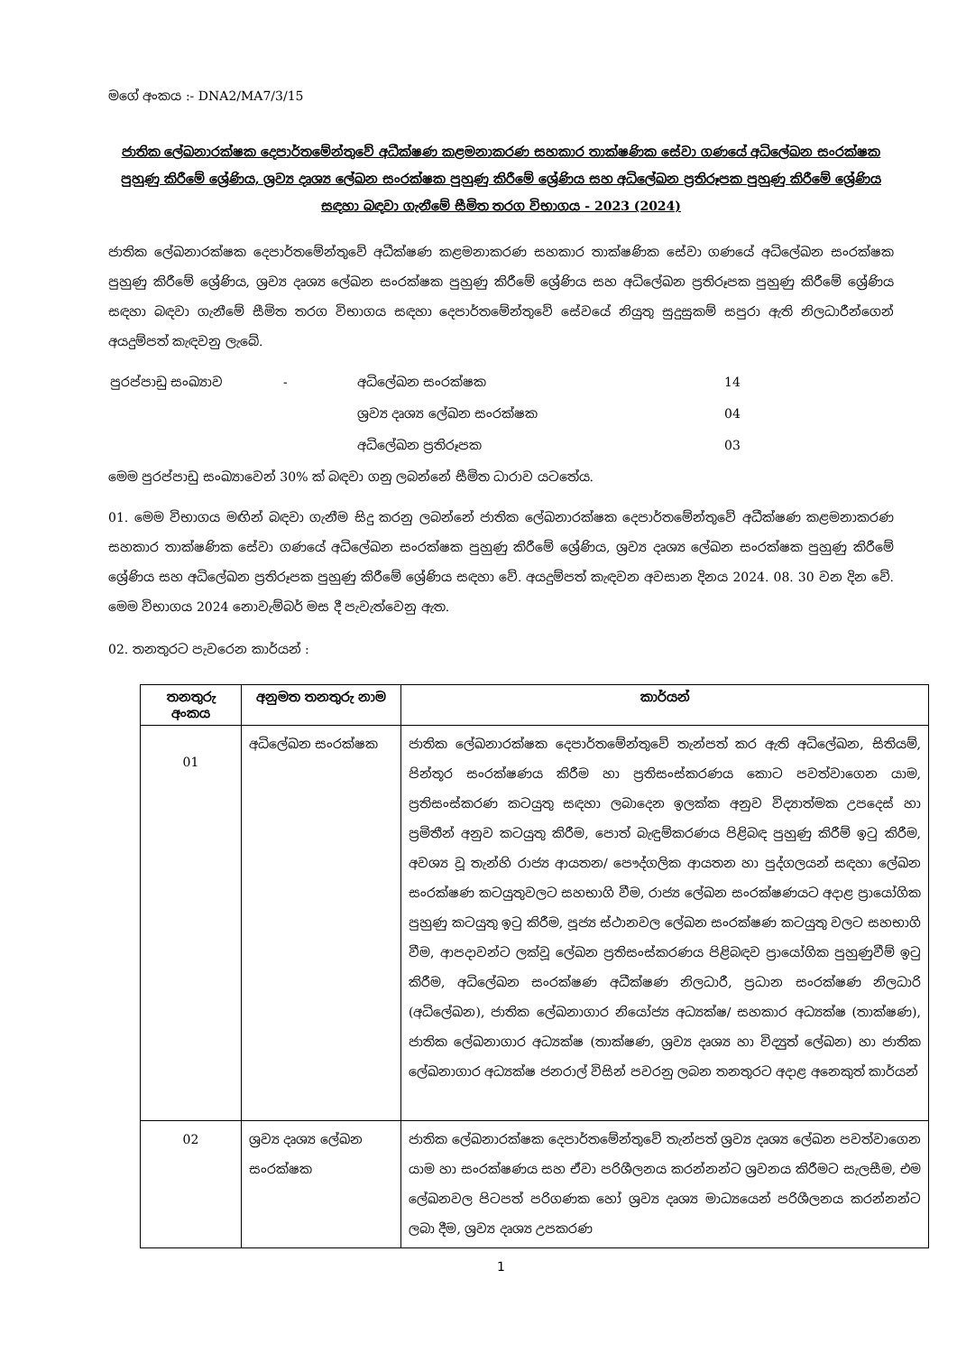මගේ අංකය :- DNA2/MA7/3/15
ජාතික ලේඛනාරක්ෂක දෙපාර්තමේන්තුවේ අධීක්ෂණ කළමනාකරණ සහකාර තාක්ෂණික සේවා ගණයේ අධිලේඛන සංරක්ෂක පුහුණු කිරීමේ ශ්‍රේණිය, ශ්‍රව්‍ය දෘශ්‍ය ලේඛන සංරක්ෂක පුහුණු කිරීමේ ශ්‍රේණිය සහ අධිලේඛන ප්‍රතිරූපක පුහුණු කිරීමේ ශ්‍රේණිය සඳහා බඳවා ගැනීමේ සීමිත තරග විභාගය - 2023 (2024)
ජාතික ලේඛනාරක්ෂක දෙපාර්තමේන්තුවේ අධීක්ෂණ කළමනාකරණ සහකාර තාක්ෂණික සේවා ගණයේ අධිලේඛන සංරක්ෂක පුහුණු කිරීමේ ශ්‍රේණිය, ශ්‍රව්‍ය දෘශ්‍ය ලේඛන සංරක්ෂක පුහුණු කිරීමේ ශ්‍රේණිය සහ අධිලේඛන ප්‍රතිරූපක පුහුණු කිරීමේ ශ්‍රේණිය සඳහා බඳවා ගැනීමේ සීමිත තරග විභාගය සඳහා දෙපාර්තමේන්තුවේ සේවයේ නියුතු සුදුසුකම් සපුරා ඇති නිලධාරීන්ගෙන් අයදුම්පත් කැඳවනු ලැබේ.
| පුරප්පාඩු සංඛ්‍යාව | - | අධිලේඛන සංරක්ෂක | 14 |
| | | ශ්‍රව්‍ය දෘශ්‍ය ලේඛන සංරක්ෂක | 04 |
| | | අධිලේඛන ප්‍රතිරූපක | 03 |
මෙම පුරප්පාඩු සංඛ්‍යාවෙන් 30% ක් බඳවා ගනු ලබන්නේ සීමිත ධාරාව යටතේය.
01. මෙම විභාගය මඟින් බඳවා ගැනීම සිදු කරනු ලබන්නේ ජාතික ලේඛනාරක්ෂක දෙපාර්තමේන්තුවේ අධීක්ෂණ කළමනාකරණ සහකාර තාක්ෂණික සේවා ගණයේ අධිලේඛන සංරක්ෂක පුහුණු කිරීමේ ශ්‍රේණිය, ශ්‍රව්‍ය දෘශ්‍ය ලේඛන සංරක්ෂක පුහුණු කිරීමේ ශ්‍රේණිය සහ අධිලේඛන ප්‍රතිරූපක පුහුණු කිරීමේ ශ්‍රේණිය සඳහා වේ. අයදුම්පත් කැඳවන අවසාන දිනය 2024. 08. 30 වන දින වේ. මෙම විභාගය 2024 නොවැම්බර් මස දී පැවැත්වෙනු ඇත.
02. තනතුරට පැවරෙන කාර්යන් :
| තනතුරු අංකය | අනුමත තනතුරු නාම | කාර්යන් |
| --- | --- | --- |
| 01 | අධිලේඛන සංරක්ෂක | ජාතික ලේඛනාරක්ෂක දෙපාර්තමේන්තුවේ තැන්පත් කර ඇති අධිලේඛන, සිතියම්, පින්තූර සංරක්ෂණය කිරීම හා ප්‍රතිසංස්කරණය කොට පවත්වාගෙන යාම, ප්‍රතිසංස්කරණ කටයුතු සඳහා ලබාදෙන ඉලක්ක අනුව විද්‍යාත්මක උපදෙස් හා ප්‍රමිතීන් අනුව කටයුතු කිරීම, පොත් බැඳුම්කරණය පිළිබඳ පුහුණු කිරීම් ඉටු කිරීම, අවශ්‍ය වූ තැන්හි රාජ්‍ය ආයතන/ පෞද්ගලික ආයතන හා පුද්ගලයන් සඳහා ලේඛන සංරක්ෂණ කටයුතුවලට සහභාගි වීම, රාජ්‍ය ලේඛන සංරක්ෂණයට අදාළ ප්‍රායෝගික පුහුණු කටයුතු ඉටු කිරීම, පූජ්‍ය ස්ථානවල ලේඛන සංරක්ෂණ කටයුතු වලට සහභාගි වීම, ආපදාවන්ට ලක්වූ ලේඛන ප්‍රතිසංස්කරණය පිළිබඳව ප්‍රායෝගික පුහුණුවීම් ඉටු කිරීම, අධිලේඛන සංරක්ෂණ අධීක්ෂණ නිලධාරී, ප්‍රධාන සංරක්ෂණ නිලධාරි (අධිලේඛන), ජාතික ලේඛනාගාර නියෝජ්‍ය අධ්‍යක්ෂ/ සහකාර අධ්‍යක්ෂ (තාක්ෂණ), ජාතික ලේඛනාගාර අධ්‍යක්ෂ (තාක්ෂණ, ශ්‍රව්‍ය දෘශ්‍ය හා විද්‍යුත් ලේඛන) හා ජාතික ලේඛනාගාර අධ්‍යක්ෂ ජනරාල් විසින් පවරනු ලබන තනතුරට අදාළ අනෙකුත් කාර්යන් |
| 02 | ශ්‍රව්‍ය දෘශ්‍ය ලේඛන සංරක්ෂක | ජාතික ලේඛනාරක්ෂක දෙපාර්තමේන්තුවේ තැන්පත් ශ්‍රව්‍ය දෘශ්‍ය ලේඛන පවත්වාගෙන යාම හා සංරක්ෂණය සහ ඒවා පරිශීලනය කරන්නන්ට ශ්‍රවනය කිරීමට සැලසීම, එම ලේඛනවල පිටපත් පරිගණක හෝ ශ්‍රව්‍ය දෘශ්‍ය මාධ්‍යයෙන් පරිශීලනය කරන්නන්ට ලබා දීම, ශ්‍රව්‍ය දෘශ්‍ය උපකරණ |
1